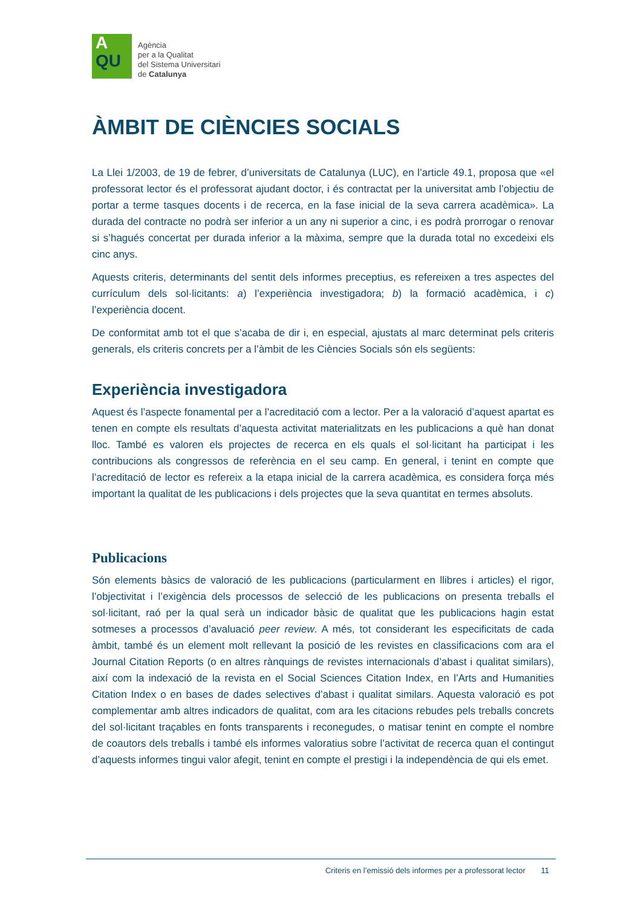A
QU
Agència
per a la Qualitat
del Sistema Universitari
de Catalunya
ÀMBIT DE CIÈNCIES SOCIALS
La Llei 1/2003, de 19 de febrer, d’universitats de Catalunya (LUC), en l’article 49.1, proposa que «el professorat lector és el professorat ajudant doctor, i és contractat per la universitat amb l’objectiu de portar a terme tasques docents i de recerca, en la fase inicial de la seva carrera acadèmica». La durada del contracte no podrà ser inferior a un any ni superior a cinc, i es podrà prorrogar o renovar si s’hagués concertat per durada inferior a la màxima, sempre que la durada total no excedeixi els cinc anys.
Aquests criteris, determinants del sentit dels informes preceptius, es refereixen a tres aspectes del currículum dels sol·licitants: a) l’experiència investigadora; b) la formació acadèmica, i c) l’experiència docent.
De conformitat amb tot el que s’acaba de dir i, en especial, ajustats al marc determinat pels criteris generals, els criteris concrets per a l’àmbit de les Ciències Socials són els següents:
Experiència investigadora
Aquest és l’aspecte fonamental per a l’acreditació com a lector. Per a la valoració d’aquest apartat es tenen en compte els resultats d’aquesta activitat materialitzats en les publicacions a què han donat lloc. També es valoren els projectes de recerca en els quals el sol·licitant ha participat i les contribucions als congressos de referència en el seu camp. En general, i tenint en compte que l’acreditació de lector es refereix a la etapa inicial de la carrera acadèmica, es considera força més important la qualitat de les publicacions i dels projectes que la seva quantitat en termes absoluts.
Publicacions
Són elements bàsics de valoració de les publicacions (particularment en llibres i articles) el rigor, l’objectivitat i l’exigència dels processos de selecció de les publicacions on presenta treballs el sol·licitant, raó per la qual serà un indicador bàsic de qualitat que les publicacions hagin estat sotmeses a processos d’avaluació peer review. A més, tot considerant les especificitats de cada àmbit, també és un element molt rellevant la posició de les revistes en classificacions com ara el Journal Citation Reports (o en altres rànquings de revistes internacionals d’abast i qualitat similars), així com la indexació de la revista en el Social Sciences Citation Index, en l’Arts and Humanities Citation Index o en bases de dades selectives d’abast i qualitat similars. Aquesta valoració es pot complementar amb altres indicadors de qualitat, com ara les citacions rebudes pels treballs concrets del sol·licitant traçables en fonts transparents i reconegudes, o matisar tenint en compte el nombre de coautors dels treballs i també els informes valoratius sobre l’activitat de recerca quan el contingut d’aquests informes tingui valor afegit, tenint en compte el prestigi i la independència de qui els emet.
Criteris en l’emissió dels informes per a professorat lector 11